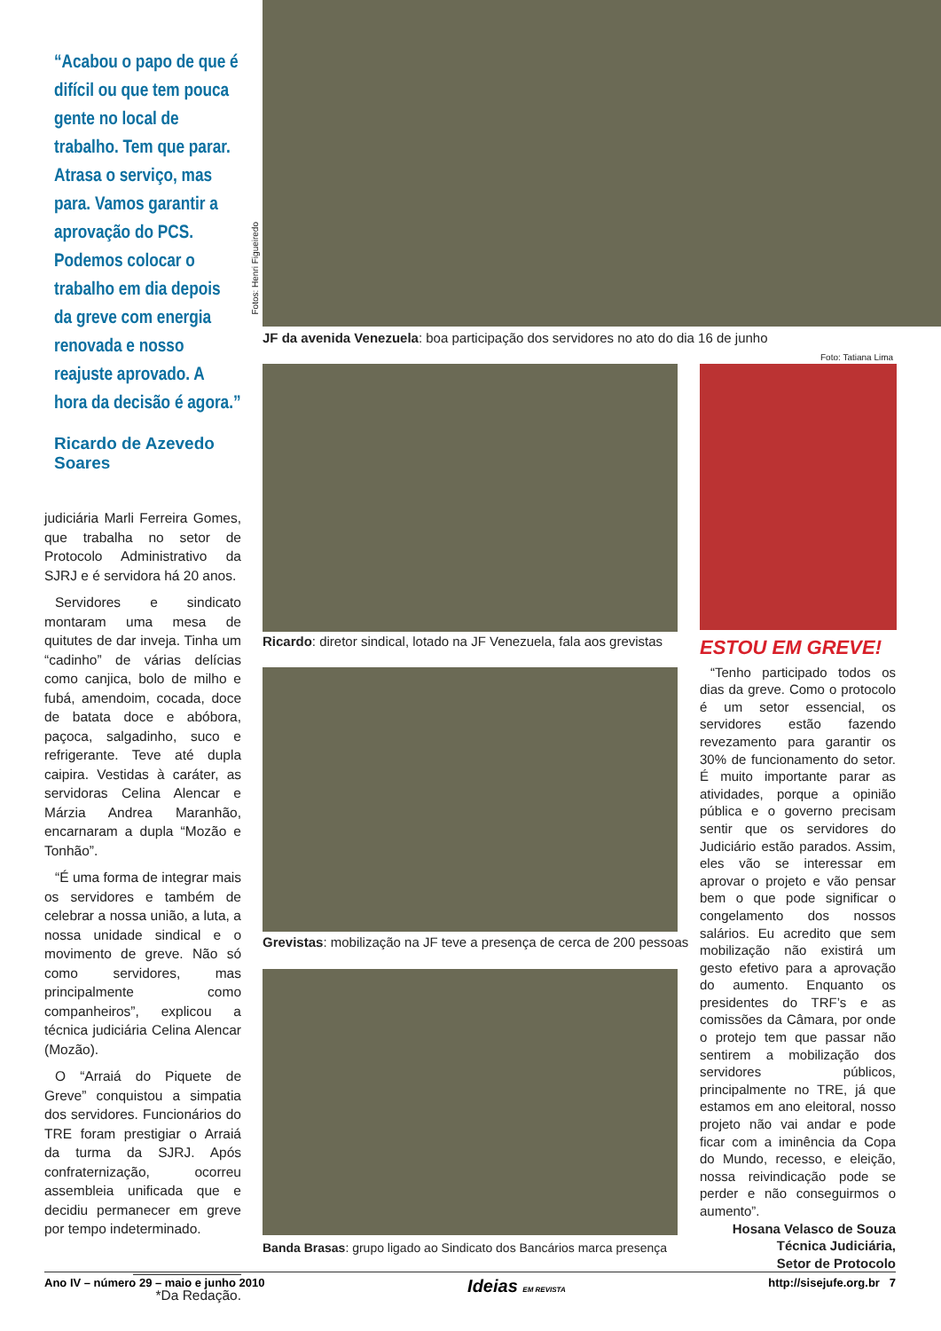“Acabou o papo de que é difícil ou que tem pouca gente no local de trabalho. Tem que parar. Atrasa o serviço, mas para. Vamos garantir a aprovação do PCS. Podemos colocar o trabalho em dia depois da greve com energia renovada e nosso reajuste aprovado. A hora da decisão é agora.”
Ricardo de Azevedo Soares
judiciária Marli Ferreira Gomes, que trabalha no setor de Protocolo Administrativo da SJRJ e é servidora há 20 anos.
Servidores e sindicato montaram uma mesa de quitutes de dar inveja. Tinha um “cadinho” de várias delícias como canjica, bolo de milho e fubá, amendoim, cocada, doce de batata doce e abóbora, paçoca, salgadinho, suco e refrigerante. Teve até dupla caipira. Vestidas à caráter, as servidoras Celina Alencar e Márzia Andrea Maranhão, encarnaram a dupla “Mozão e Tonhão”.
“É uma forma de integrar mais os servidores e também de celebrar a nossa união, a luta, a nossa unidade sindical e o movimento de greve. Não só como servidores, mas principalmente como companheiros”, explicou a técnica judiciária Celina Alencar (Mozão).
O “Arraiá do Piquete de Greve” conquistou a simpatia dos servidores. Funcionários do TRE foram prestigiar o Arraiá da turma da SJRJ. Após confraternização, ocorreu assembleia unificada que e decidiu permanecer em greve por tempo indeterminado.
*Da Redação.
Fotos: Henri Figueiredo
JF da avenida Venezuela: boa participação dos servidores no ato do dia 16 de junho
Foto: Tatiana Lima
Ricardo: diretor sindical, lotado na JF Venezuela, fala aos grevistas
Grevistas: mobilização na JF teve a presença de cerca de 200 pessoas
Banda Brasas: grupo ligado ao Sindicato dos Bancários marca presença
ESTOU EM GREVE!
“Tenho participado todos os dias da greve. Como o protocolo é um setor essencial, os servidores estão fazendo revezamento para garantir os 30% de funcionamento do setor. É muito importante parar as atividades, porque a opinião pública e o governo precisam sentir que os servidores do Judiciário estão parados. Assim, eles vão se interessar em aprovar o projeto e vão pensar bem o que pode significar o congelamento dos nossos salários. Eu acredito que sem mobilização não existirá um gesto efetivo para a aprovação do aumento. Enquanto os presidentes do TRF’s e as comissões da Câmara, por onde o protejo tem que passar não sentirem a mobilização dos servidores públicos, principalmente no TRE, já que estamos em ano eleitoral, nosso projeto não vai andar e pode ficar com a iminência da Copa do Mundo, recesso, e eleição, nossa reivindicação pode se perder e não conseguirmos o aumento”.
Hosana Velasco de Souza
Técnica Judiciária,
Setor de Protocolo
Ano IV – número 29 – maio e junho 2010 Ideias EM REVISTA http://sisejufe.org.br 7